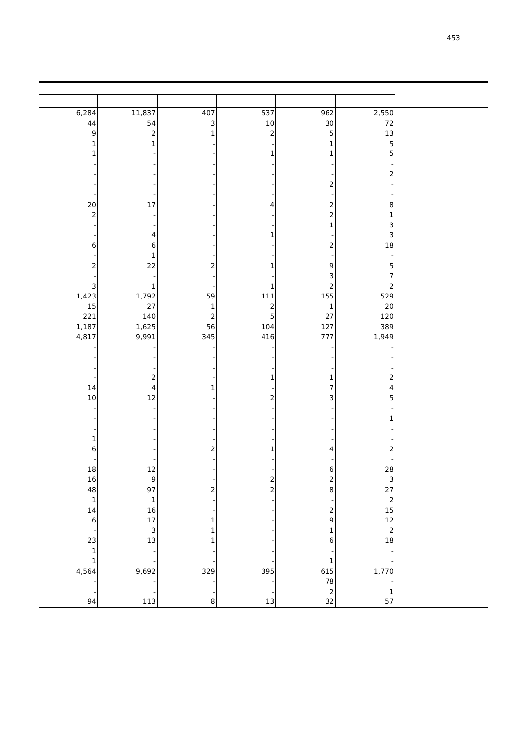453
| 6,284 44 9 1 1 - - - - 20 2 - - 6 - 2 - 3 1,423 15 221 1,187 4,817 - - - - 14 10 - - - 1 6 - 18 16 48 1 14 6 - 23 1 1 4,564 - - 94 | 11,837 54 2 1 - - - - - 17 - - 4 6 1 22 - 1 1,792 27 140 1,625 9,991 - - - 2 4 12 - - - - - - 12 9 97 1 16 17 3 13 - - 9,692 - - 113 | 407 3 1 - - - - - - - - - - - - 2 - - 59 1 2 56 345 - - - - 1 - - - - - 2 - - - 2 - - 1 1 1 - - 329 - - 8 | 537 10 2 - 1 - - - - 4 - - 1 - - 1 - 1 111 2 5 104 416 - - - 1 - 2 - - - - 1 - - 2 2 - - - - - - - 395 - - 13 | 962 30 5 1 1 - - 2 - 2 2 1 - 2 - 9 3 2 155 1 27 127 777 - - - 1 7 3 - - - - 4 - 6 2 8 - 2 9 1 6 - 1 615 78 2 32 | 2,550 72 13 5 5 - 2 - - 8 1 3 3 18 - 5 7 2 529 20 120 389 1,949 - - - 2 4 5 - 1 - - 2 - 28 3 27 2 15 12 2 18 - - 1,770 - 1 57 | |